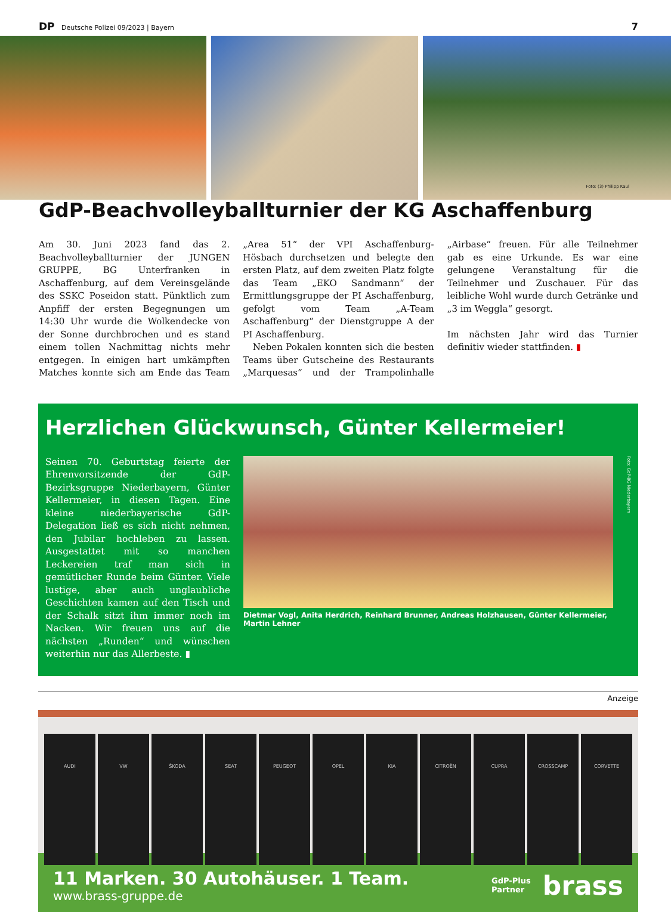DP Deutsche Polizei 09/2023 | Bayern
7
Foto: (3) Philipp Kaul
GdP-Beachvolleyballturnier der KG Aschaffenburg
Am 30. Juni 2023 fand das 2. Beachvolleyballturnier der JUNGEN GRUPPE, BG Unterfranken in Aschaffenburg, auf dem Vereinsgelände des SSKC Poseidon statt. Pünktlich zum Anpfiff der ersten Begegnungen um 14:30 Uhr wurde die Wolkendecke von der Sonne durchbrochen und es stand einem tollen Nachmittag nichts mehr entgegen. In einigen hart umkämpften Matches konnte sich am Ende das Team „Area 51“ der VPI Aschaffenburg-Hösbach durchsetzen und belegte den ersten Platz, auf dem zweiten Platz folgte das Team „EKO Sandmann“ der Ermittlungsgruppe der PI Aschaffenburg, gefolgt vom Team „A-Team Aschaffenburg“ der Dienstgruppe A der PI Aschaffenburg.
Neben Pokalen konnten sich die besten Teams über Gutscheine des Restaurants „Marquesas“ und der Trampolinhalle „Airbase“ freuen. Für alle Teilnehmer gab es eine Urkunde. Es war eine gelungene Veranstaltung für die Teilnehmer und Zuschauer. Für das leibliche Wohl wurde durch Getränke und „3 im Weggla“ gesorgt.
Im nächsten Jahr wird das Turnier definitiv wieder stattfinden. ▮
Herzlichen Glückwunsch, Günter Kellermeier!
Seinen 70. Geburtstag feierte der Ehrenvorsitzende der GdP-Bezirksgruppe Niederbayern, Günter Kellermeier, in diesen Tagen. Eine kleine niederbayerische GdP-Delegation ließ es sich nicht nehmen, den Jubilar hochleben zu lassen. Ausgestattet mit so manchen Leckereien traf man sich in gemütlicher Runde beim Günter. Viele lustige, aber auch unglaubliche Geschichten kamen auf den Tisch und der Schalk sitzt ihm immer noch im Nacken. Wir freuen uns auf die nächsten „Runden“ und wünschen weiterhin nur das Allerbeste. ▮
Dietmar Vogl, Anita Herdrich, Reinhard Brunner, Andreas Holzhausen, Günter Kellermeier, Martin Lehner
Foto: GdP-BG Niederbayern
Anzeige
AUDI VW ŠKODA SEAT PEUGEOT OPEL KIA CITROËN CUPRA CROSSCAMP CORVETTE
11 Marken. 30 Autohäuser. 1 Team.
www.brass-gruppe.de
GdP-Plus
Partner
brass